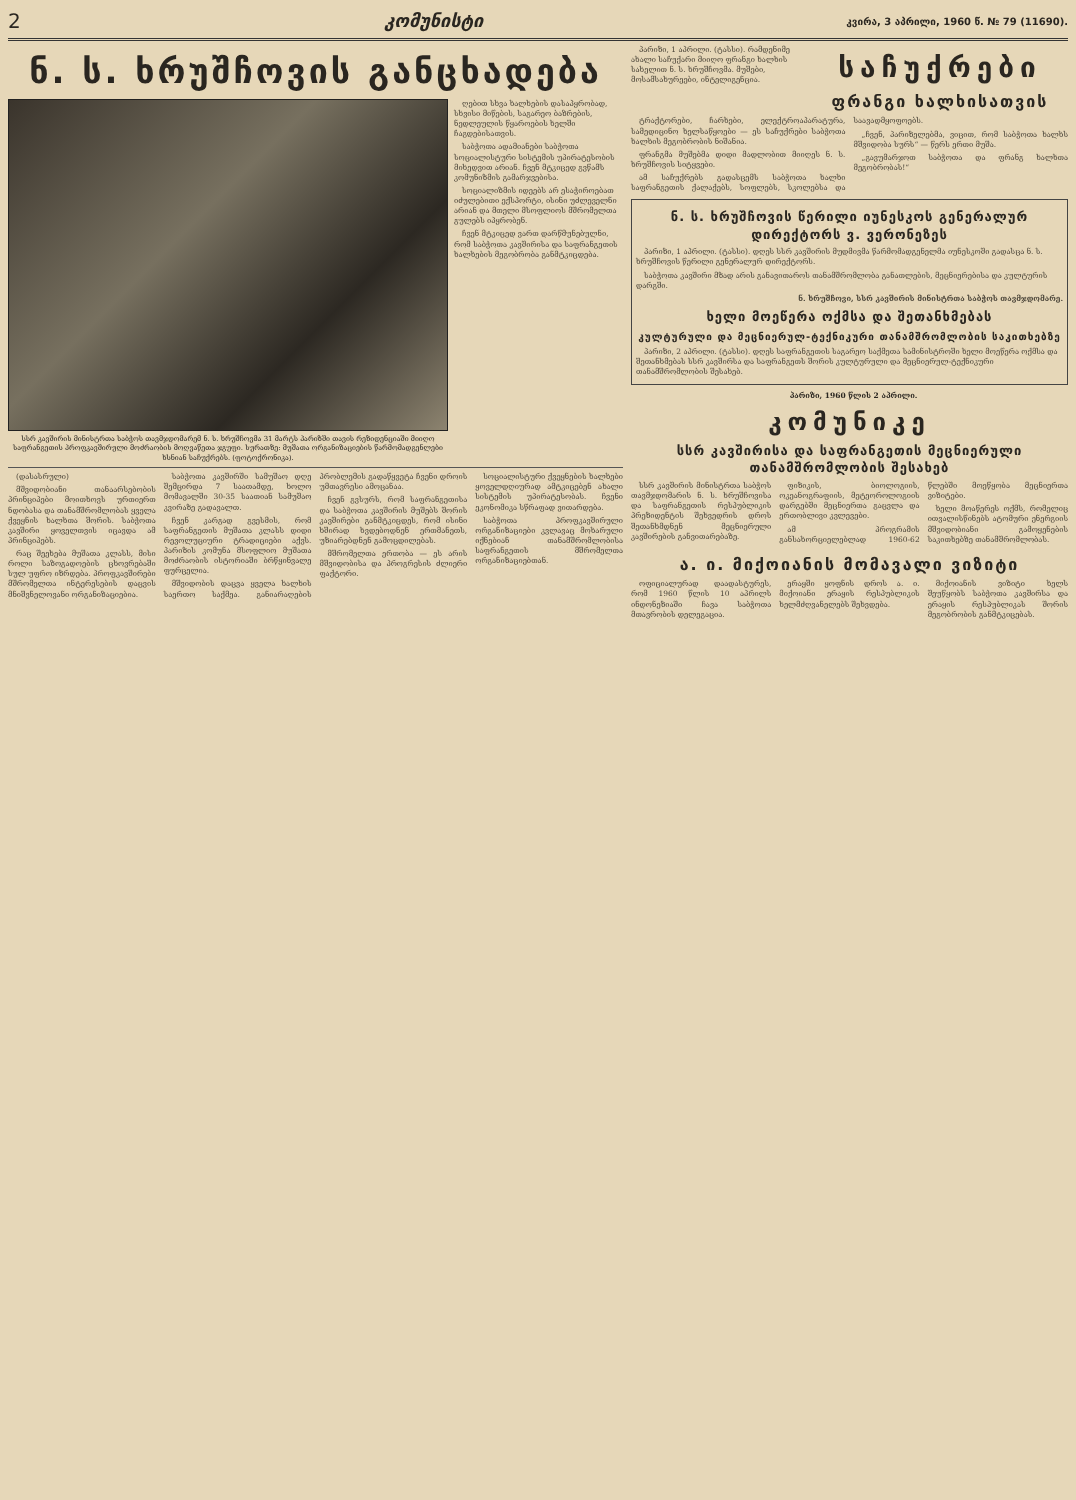2 კომუნისტი კვირა, 3 აპრილი, 1960 წ. № 79 (11690).
ნ. ს. ხრუშჩოვის განცხადება
სსრ კავშირის მინისტრთა საბჭოს თავმჯდომარემ ნ. ს. ხრუშჩოვმა 31 მარტს პარიზში თავის რეზიდენციაში მიიღო საფრანგეთის პროფკავშირული მოძრაობის მოღვაწეთა ჯგუფი. სურათზე: მუშათა ორგანიზაციების წარმომადგენლები ხსნიან საჩუქრებს. (ფოტოქრონიკა).
ღებით სხვა ხალხების დასაპყრობად, სხვისი მიწების, საგარეო ბაზრების, ნედლეულის წყაროების ხელში ჩაგდებისათვის.
საბჭოთა ადამიანები საბჭოთა სოციალისტური სისტემის უპირატესობის მიხედვით არიან. ჩვენ მტკიცედ გვწამს კომუნიზმის გამარჯვებისა.
სოციალიზმის იდეებს არ ესაჭიროებათ იძულებითი ექსპორტი, ისინი უძლეველნი არიან და მთელი მსოფლიოს მშრომელთა გულებს იპყრობენ.
ჩვენ მტკიცედ ვართ დარწმუნებულნი, რომ საბჭოთა კავშირისა და საფრანგეთის ხალხების მეგობრობა განმტკიცდება.
(დასასრული)
მშვიდობიანი თანაარსებობის პრინციპები მოითხოვს ურთიერთ ნდობასა და თანამშრომლობას ყველა ქვეყნის ხალხთა შორის. საბჭოთა კავშირი ყოველთვის იცავდა ამ პრინციპებს.
რაც შეეხება მუშათა კლასს, მისი როლი საზოგადოების ცხოვრებაში სულ უფრო იზრდება. პროფკავშირები მშრომელთა ინტერესების დაცვის მნიშვნელოვანი ორგანიზაციებია.
საბჭოთა კავშირში სამუშაო დღე შემცირდა 7 საათამდე, ხოლო მომავალში 30-35 საათიან სამუშაო კვირაზე გადავალთ.
ჩვენ კარგად გვესმის, რომ საფრანგეთის მუშათა კლასს დიდი რევოლუციური ტრადიციები აქვს. პარიზის კომუნა მსოფლიო მუშათა მოძრაობის ისტორიაში ბრწყინვალე ფურცელია.
მშვიდობის დაცვა ყველა ხალხის საერთო საქმეა. განიარაღების პრობლემის გადაწყვეტა ჩვენი დროის უმთავრესი ამოცანაა.
ჩვენ გვსურს, რომ საფრანგეთისა და საბჭოთა კავშირის მუშებს შორის კავშირები განმტკიცდეს, რომ ისინი ხშირად ხვდებოდნენ ერთმანეთს, უზიარებდნენ გამოცდილებას.
მშრომელთა ერთობა — ეს არის მშვიდობისა და პროგრესის ძლიერი ფაქტორი.
სოციალისტური ქვეყნების ხალხები ყოველდღიურად ამტკიცებენ ახალი სისტემის უპირატესობას. ჩვენი ეკონომიკა სწრაფად ვითარდება.
საბჭოთა პროფკავშირული ორგანიზაციები კვლავაც მოხარული იქნებიან თანამშრომლობისა საფრანგეთის მშრომელთა ორგანიზაციებთან.
პარიზი, 1 აპრილი. (ტასსი). რამდენიმე ახალი საჩუქარი მიიღო ფრანგი ხალხის სახელით ნ. ს. ხრუშჩოვმა. მუშები, მოსამსახურეები, ინტელიგენცია.
საჩუქრები
ფრანგი ხალხისათვის
ტრაქტორები, ჩარხები, ელექტროაპარატურა, სამედიცინო ხელსაწყოები — ეს საჩუქრები საბჭოთა ხალხის მეგობრობის ნიშანია.
ფრანგმა მუშებმა დიდი მადლობით მიიღეს ნ. ს. ხრუშჩოვის სიტყვები.
ამ საჩუქრებს გადასცემს საბჭოთა ხალხი საფრანგეთის ქალაქებს, სოფლებს, სკოლებსა და საავადმყოფოებს.
„ჩვენ, პარიზელებმა, ვიცით, რომ საბჭოთა ხალხს მშვიდობა სურს“ — წერს ერთი მუშა.
„გავუმარჯოთ საბჭოთა და ფრანგ ხალხთა მეგობრობას!“
ნ. ს. ხრუშჩოვის წერილი იუნესკოს გენერალურ დირექტორს ვ. ვერონეზეს
პარიზი, 1 აპრილი. (ტასსი). დღეს სსრ კავშირის მუდმივმა წარმომადგენელმა იუნესკოში გადასცა ნ. ს. ხრუშჩოვის წერილი გენერალურ დირექტორს.
საბჭოთა კავშირი მზად არის განავითაროს თანამშრომლობა განათლების, მეცნიერებისა და კულტურის დარგში.
ნ. ხრუშჩოვი, სსრ კავშირის მინისტრთა საბჭოს თავმჯდომარე.
ხელი მოეწერა ოქმსა და შეთანხმებას
კულტურული და მეცნიერულ-ტექნიკური თანამშრომლობის საკითხებზე
პარიზი, 2 აპრილი. (ტასსი). დღეს საფრანგეთის საგარეო საქმეთა სამინისტროში ხელი მოეწერა ოქმსა და შეთანხმებას სსრ კავშირსა და საფრანგეთს შორის კულტურული და მეცნიერულ-ტექნიკური თანამშრომლობის შესახებ.
პარიზი, 1960 წლის 2 აპრილი.
კომუნიკე
სსრ კავშირისა და საფრანგეთის მეცნიერული თანამშრომლობის შესახებ
სსრ კავშირის მინისტრთა საბჭოს თავმჯდომარის ნ. ს. ხრუშჩოვისა და საფრანგეთის რესპუბლიკის პრეზიდენტის შეხვედრის დროს შეთანხმდნენ მეცნიერული კავშირების განვითარებაზე.
ფიზიკის, ბიოლოგიის, ოკეანოგრაფიის, მეტეოროლოგიის დარგებში მეცნიერთა გაცვლა და ერთობლივი კვლევები.
ამ პროგრამის განსახორციელებლად 1960-62 წლებში მოეწყობა მეცნიერთა ვიზიტები.
ხელი მოაწერეს ოქმს, რომელიც ითვალისწინებს ატომური ენერგიის მშვიდობიანი გამოყენების საკითხებზე თანამშრომლობას.
ა. ი. მიქოიანის მომავალი ვიზიტი
ოფიციალურად დაადასტურეს, რომ 1960 წლის 10 აპრილს ინდონეზიაში ჩავა საბჭოთა მთავრობის დელეგაცია.
ერაყში ყოფნის დროს ა. ი. მიქოიანი ერაყის რესპუბლიკის ხელმძღვანელებს შეხვდება.
მიქოიანის ვიზიტი ხელს შეუწყობს საბჭოთა კავშირსა და ერაყის რესპუბლიკას შორის მეგობრობის განმტკიცებას.